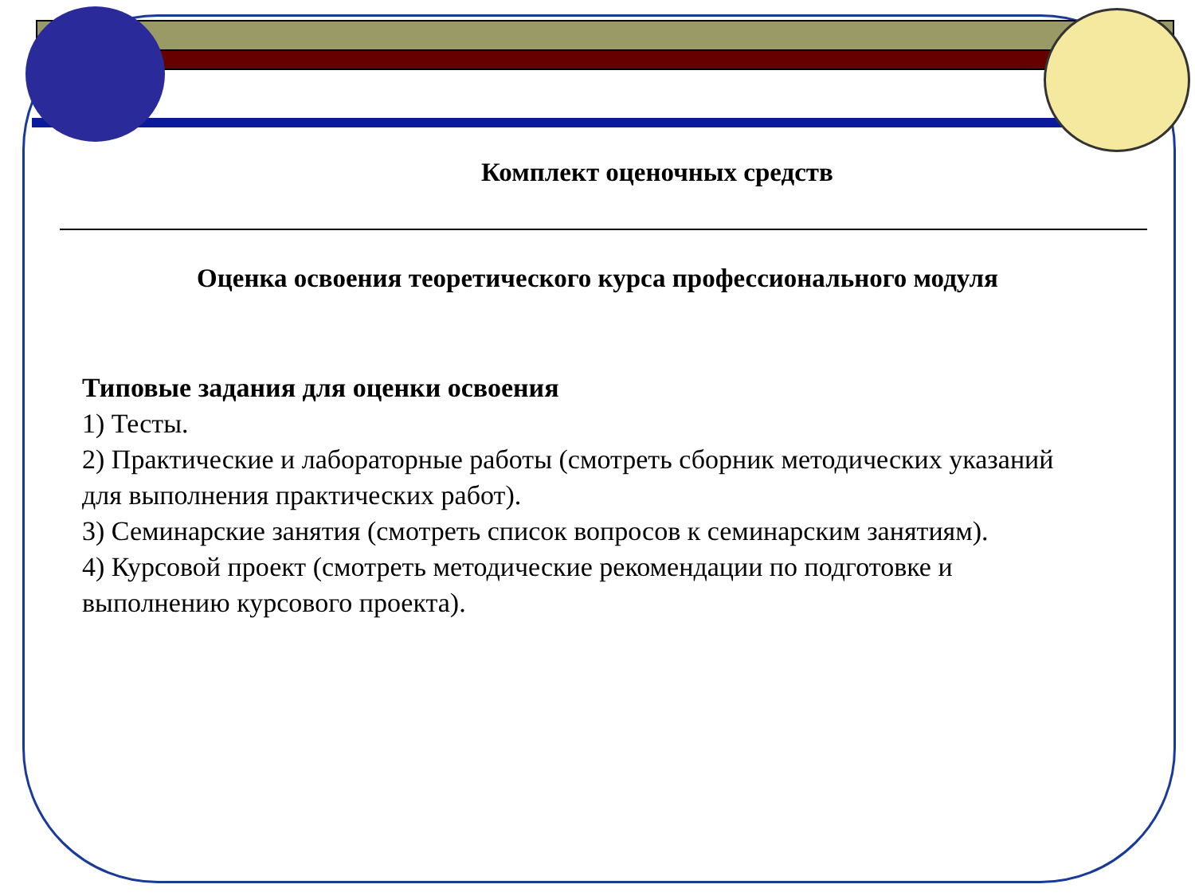Комплект оценочных средств
Оценка освоения теоретического курса профессионального модуля
Типовые задания для оценки освоения
1) Тесты.
2) Практические и лабораторные работы (смотреть сборник методических указаний для выполнения практических работ).
3) Семинарские занятия (смотреть список вопросов к семинарским занятиям).
4) Курсовой проект (смотреть методические рекомендации по подготовке и выполнению курсового проекта).